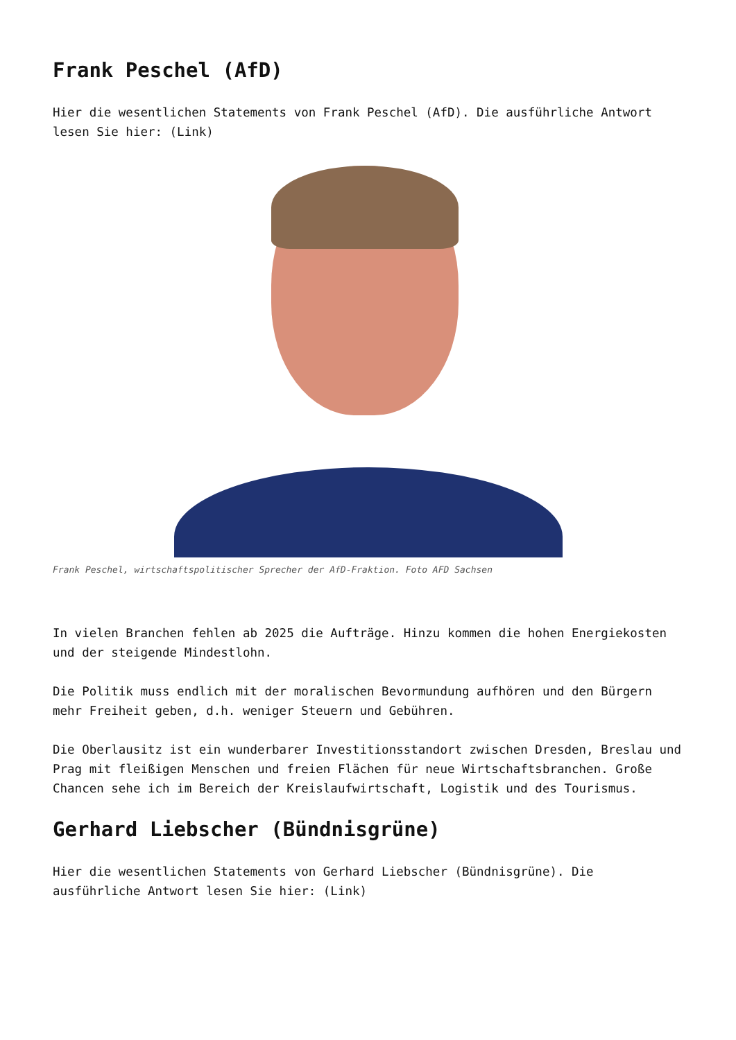Frank Peschel (AfD)
Hier die wesentlichen Statements von Frank Peschel (AfD). Die ausführliche Antwort lesen Sie hier: (Link)
Frank Peschel, wirtschaftspolitischer Sprecher der AfD-Fraktion. Foto AFD Sachsen
In vielen Branchen fehlen ab 2025 die Aufträge. Hinzu kommen die hohen Energiekosten und der steigende Mindestlohn.
Die Politik muss endlich mit der moralischen Bevormundung aufhören und den Bürgern mehr Freiheit geben, d.h. weniger Steuern und Gebühren.
Die Oberlausitz ist ein wunderbarer Investitionsstandort zwischen Dresden, Breslau und Prag mit fleißigen Menschen und freien Flächen für neue Wirtschaftsbranchen. Große Chancen sehe ich im Bereich der Kreislaufwirtschaft, Logistik und des Tourismus.
Gerhard Liebscher (Bündnisgrüne)
Hier die wesentlichen Statements von Gerhard Liebscher (Bündnisgrüne). Die ausführliche Antwort lesen Sie hier: (Link)